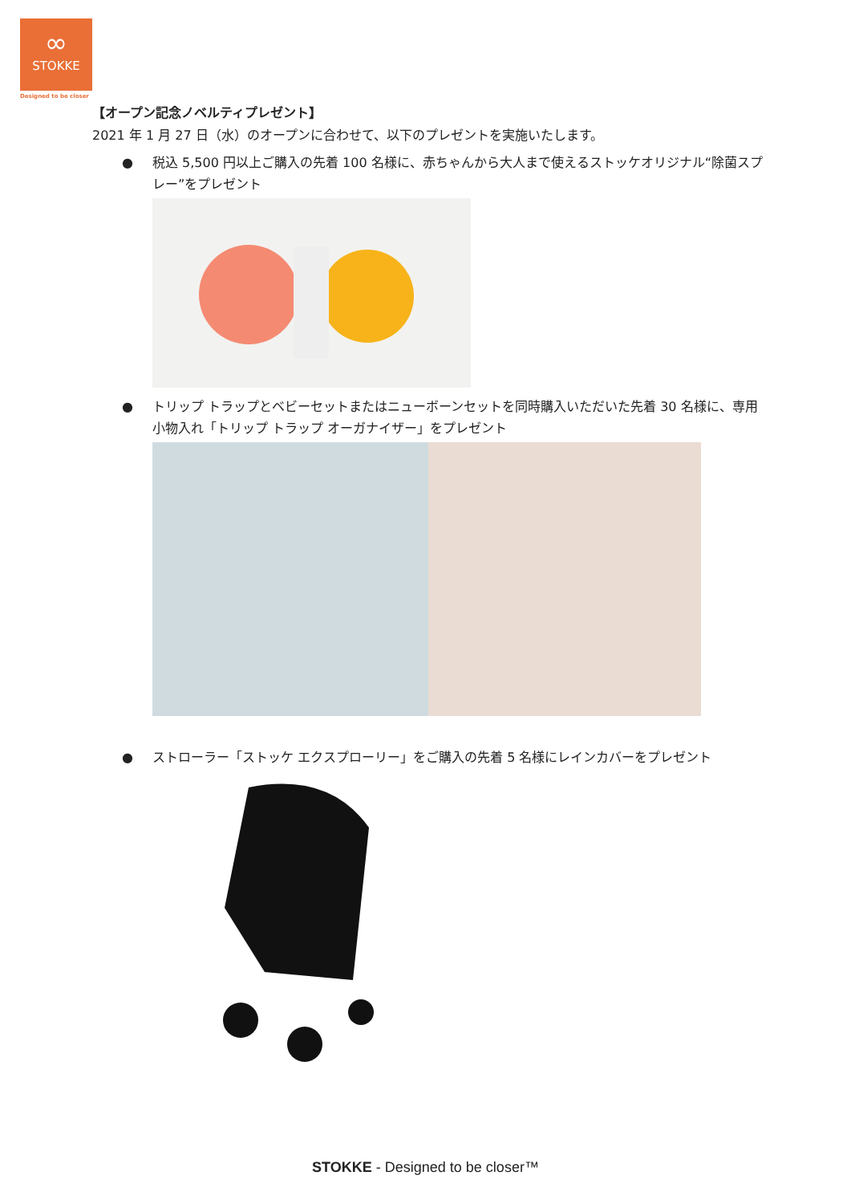∞
STOKKE
Designed to be closer
【オープン記念ノベルティプレゼント】
2021 年 1 月 27 日（水）のオープンに合わせて、以下のプレゼントを実施いたします。
● 税込 5,500 円以上ご購入の先着 100 名様に、赤ちゃんから大人まで使えるストッケオリジナル“除菌スプレー”をプレゼント
● トリップ トラップとベビーセットまたはニューボーンセットを同時購入いただいた先着 30 名様に、専用小物入れ「トリップ トラップ オーガナイザー」をプレゼント
● ストローラー「ストッケ エクスプローリー」をご購入の先着 5 名様にレインカバーをプレゼント
STOKKE - Designed to be closer™